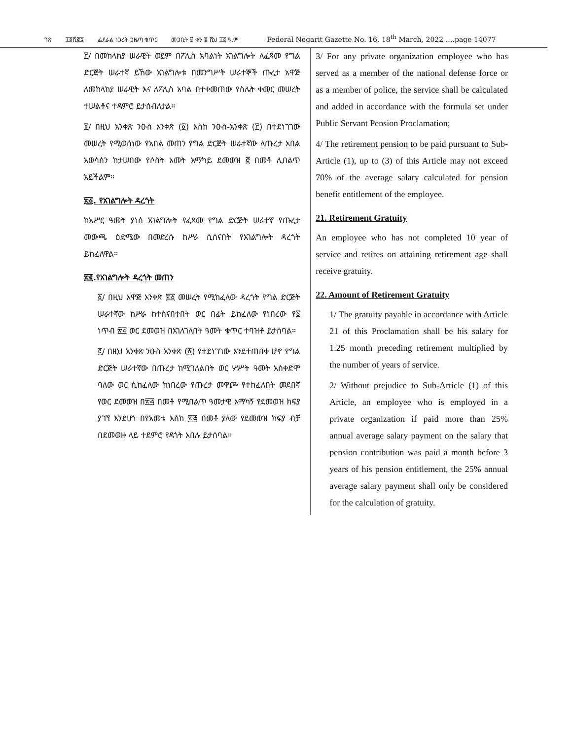ገጽ ፲፬ሺ፸፯ ፌደራል ነጋሪት ጋዜጣ ቁጥር መጋቢት ፱ ቀን ፪ ሺህ ፲፬ ዓ.ም Federal Negarit Gazette No. 16, 18<sup>th</sup> March, 2022 ….page 14077
፫/ በመከላከያ ሠራዊት ወይም በፖሊስ አባልነት አገልግሎት ለፈጸመ የግል ድርጅት ሠራተኛ ይኸው አገልግሎቱ በመንግሥት ሠራተኞች ጡረታ አዋጅ ለመከላከያ ሠራዊት እና ለፖሊስ አባል በተቀመጠው የስሌት ቀመር መሠረት ተሠልቶና ተዳምሮ ይታሰብለታል፡፡
፬/ በዚህ አንቀጽ ንዑስ አንቀጽ (፩) እስከ ንዑስ-አንቀጽ (፫) በተደነገገው መሠረት የሚወሰነው የአበል መጠን የግል ድርጅት ሠራተኛው ለጡረታ አበል አወሳሰን ከታሠበው የሶስት አመት አማካይ ደመወዝ ፸ በመቶ ሊበልጥ አይችልም፡፡
፳፩. የአገልግሎት ዳረጎት
ከአሥር ዓመት ያነሰ አገልግሎት የፈጸመ የግል ድርጅት ሠራተኛ የጡረታ መውጫ ዕድሜው በመድረሱ ከሥራ ሲሰናበት የአገልግሎት ዳረጎት ይከፈለዋል፡፡
፳፪.የአገልግሎት ዳረጎት መጠን
፩/ በዚህ አዋጅ አንቀጽ ፳፩ መሠረት የሚከፈለው ዳረጎት የግል ድርጅት ሠራተኛው ከሥራ ከተሰናበተበት ወር በፊት ይከፈለው የነበረው የ፩ ነጥብ ፳፭ ወር ደመወዝ በአገለገለበት ዓመት ቁጥር ተባዝቶ ይታሰባል፡፡
፪/ በዚህ አንቀጽ ንዑስ አንቀጽ (፩) የተደነገገው እንደተጠበቀ ሆኖ የግል ድርጅት ሠራተኛው በጡረታ ከሚገለልበት ወር ሦሥት ዓመት አስቀድሞ ባለው ወር ሲከፈለው ከነበረው የጡረታ መዋጮ የተከፈለበት መደበኛ የወር ደመወዝ በ፳፭ በመቶ የሚበልጥ ዓመታዊ አማካኝ የደመወዝ ክፍያ ያገኘ እንደሆነ በየአመቱ እስከ ፳፭ በመቶ ያለው የደመወዝ ክፍያ ብቻ በደመወዙ ላይ ተደምሮ የዳጎት አበሉ ይታሰባል፡፡
3/ For any private organization employee who has served as a member of the national defense force or as a member of police, the service shall be calculated and added in accordance with the formula set under Public Servant Pension Proclamation;
4/ The retirement pension to be paid pursuant to Sub-Article (1), up to (3) of this Article may not exceed 70% of the average salary calculated for pension benefit entitlement of the employee.
21. Retirement Gratuity
An employee who has not completed 10 year of service and retires on attaining retirement age shall receive gratuity.
22. Amount of Retirement Gratuity
1/ The gratuity payable in accordance with Article 21 of this Proclamation shall be his salary for 1.25 month preceding retirement multiplied by the number of years of service.
2/ Without prejudice to Sub-Article (1) of this Article, an employee who is employed in a private organization if paid more than 25% annual average salary payment on the salary that pension contribution was paid a month before 3 years of his pension entitlement, the 25% annual average salary payment shall only be considered for the calculation of gratuity.